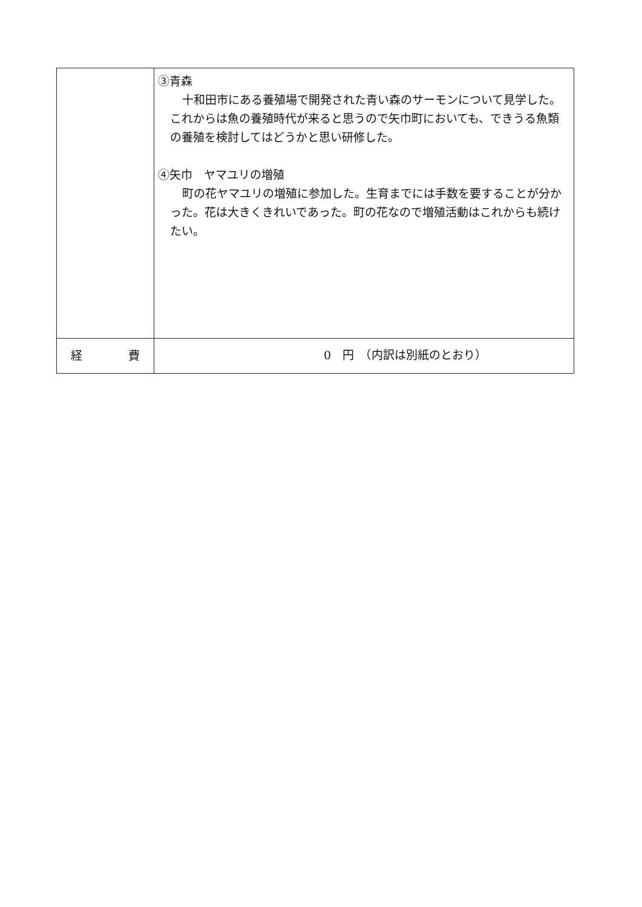| | ③青森 十和田市にある養殖場で開発された青い森のサーモンについて見学した。これからは魚の養殖時代が来ると思うので矢巾町においても、できうる魚類の養殖を検討してはどうかと思い研修した。 ④矢巾 ヤマユリの増殖 町の花ヤマユリの増殖に参加した。生育までには手数を要することが分かった。花は大きくきれいであった。町の花なので増殖活動はこれからも続けたい。 |
| 経 費 | 0 円 （内訳は別紙のとおり） |